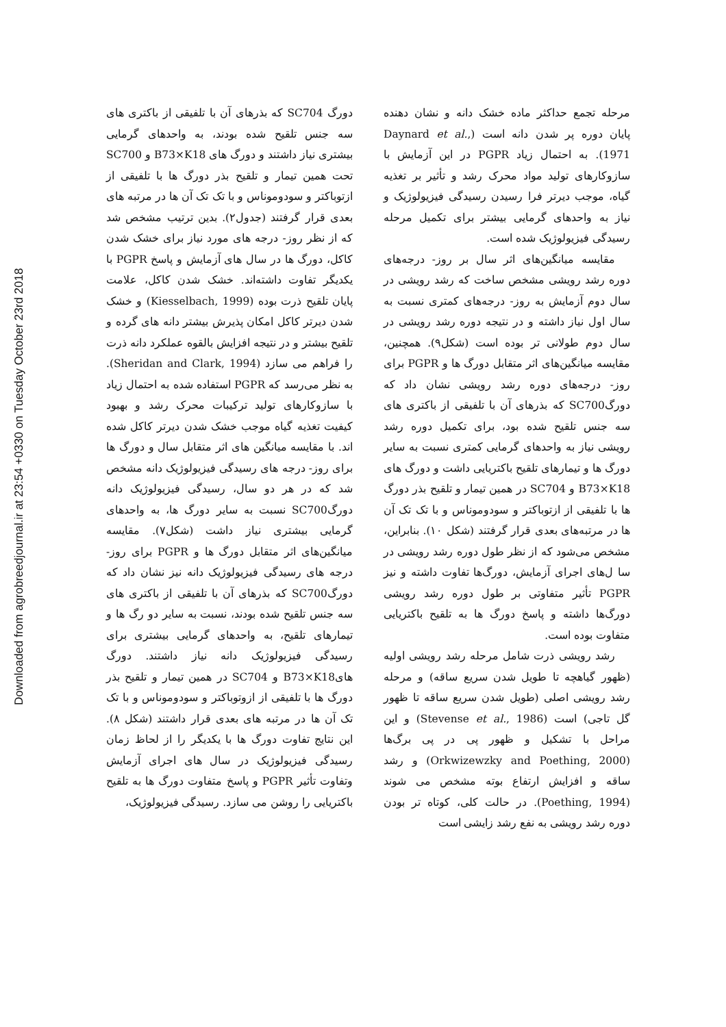Downloaded from agrobreedjournal.ir at 23:54 +0330 on Tuesday October 23rd 2018
دورگ SC704 که بذرهای آن با تلفیقی از باکتری های سه جنس تلقیح شده بودند، به واحدهای گرمایی بیشتری نیاز داشتند و دورگ های B73×K18 و SC700 تحت همین تیمار و تلقیح بذر دورگ ها با تلفیقی از ازتوباکتر و سودوموناس و با تک تک آن ها در مرتبه های بعدی قرار گرفتند (جدول۲). بدین ترتیب مشخص شد که از نظر روز- درجه های مورد نیاز برای خشک شدن کاکل، دورگ ها در سال های آزمایش و پاسخ PGPR با یکدیگر تفاوت داشته‌اند. خشک شدن کاکل، علامت پایان تلقیح ذرت بوده (Kiesselbach, 1999) و خشک شدن دیرتر کاکل امکان پذیرش بیشتر دانه های گرده و تلقیح بیشتر و در نتیجه افزایش بالقوه عملکرد دانه ذرت را فراهم می سازد (Sheridan and Clark, 1994). به نظر می‌رسد که PGPR استفاده شده به احتمال زیاد با سازوکارهای تولید ترکیبات محرک رشد و بهبود کیفیت تغذیه گیاه موجب خشک شدن دیرتر کاکل شده اند. با مقایسه میانگین های اثر متقابل سال و دورگ ها برای روز- درجه های رسیدگی فیزیولوژیک دانه مشخص شد که در هر دو سال، رسیدگی فیزیولوژیک دانه دورگSC700 نسبت به سایر دورگ ها، به واحدهای گرمایی بیشتری نیاز داشت (شکل۷). مقایسه میانگین‌های اثر متقابل دورگ ها و PGPR برای روز-درجه های رسیدگی فیزیولوژیک دانه نیز نشان داد که دورگSC700 که بذرهای آن با تلفیقی از باکتری های سه جنس تلقیح شده بودند، نسبت به سایر دو رگ ها و تیمارهای تلقیح، به واحدهای گرمایی بیشتری برای رسیدگی فیزیولوژیک دانه نیاز داشتند. دورگ هایB73×K18 و SC704 در همین تیمار و تلقیح بذر دورگ ها با تلفیقی از ازوتوباکتر و سودوموناس و با تک تک آن ها در مرتبه های بعدی قرار داشتند (شکل ۸). این نتایج تفاوت دورگ ها با یکدیگر را از لحاظ زمان رسیدگی فیزیولوژیک در سال های اجرای آزمایش وتفاوت تأثیر PGPR و پاسخ متفاوت دورگ ها به تلقیح باکتریایی را روشن می سازد. رسیدگی فیزیولوژیک،
مرحله تجمع حداکثر ماده خشک دانه و نشان دهنده پایان دوره پر شدن دانه است (Daynard et al., 1971). به احتمال زیاد PGPR در این آزمایش با سازوکارهای تولید مواد محرک رشد و تأثیر بر تغذیه گیاه، موجب دیرتر فرا رسیدن رسیدگی فیزیولوژیک و نیاز به واحدهای گرمایی بیشتر برای تکمیل مرحله رسیدگی فیزیولوژیک شده است.
مقایسه میانگین‌های اثر سال بر روز- درجه‌های دوره رشد رویشی مشخص ساخت که رشد رویشی در سال دوم آزمایش به روز- درجه‌های کمتری نسبت به سال اول نیاز داشته و در نتیجه دوره رشد رویشی در سال دوم طولانی تر بوده است (شکل۹). همچنین، مقایسه میانگین‌های اثر متقابل دورگ ها و PGPR برای روز- درجه‌های دوره رشد رویشی نشان داد که دورگSC700 که بذرهای آن با تلفیقی از باکتری های سه جنس تلقیح شده بود، برای تکمیل دوره رشد رویشی نیاز به واحدهای گرمایی کمتری نسبت به سایر دورگ ها و تیمارهای تلقیح باکتریایی داشت و دورگ های B73×K18 و SC704 در همین تیمار و تلقیح بذر دورگ ها با تلفیقی از ازتوباکتر و سودوموناس و با تک تک آن ها در مرتبه‌های بعدی قرار گرفتند (شکل ۱۰). بنابراین، مشخص می‌شود که از نظر طول دوره رشد رویشی در سا ل‌های اجرای آزمایش، دورگ‌ها تفاوت داشته و نیز PGPR تأثیر متفاوتی بر طول دوره رشد رویشی دورگ‌ها داشته و پاسخ دورگ ها به تلقیح باکتریایی متفاوت بوده است.
رشد رویشی ذرت شامل مرحله رشد رویشی اولیه (ظهور گیاهچه تا طویل شدن سریع ساقه) و مرحله رشد رویشی اصلی (طویل شدن سریع ساقه تا ظهور گل تاجی) است (Stevense et al., 1986) و این مراحل با تشکیل و ظهور پی در پی برگ‌ها (Orkwizewzky and Poething, 2000) و رشد ساقه و افزایش ارتفاع بوته مشخص می شوند (Poething, 1994). در حالت کلی، کوتاه تر بودن دوره رشد رویشی به نفع رشد زایشی است